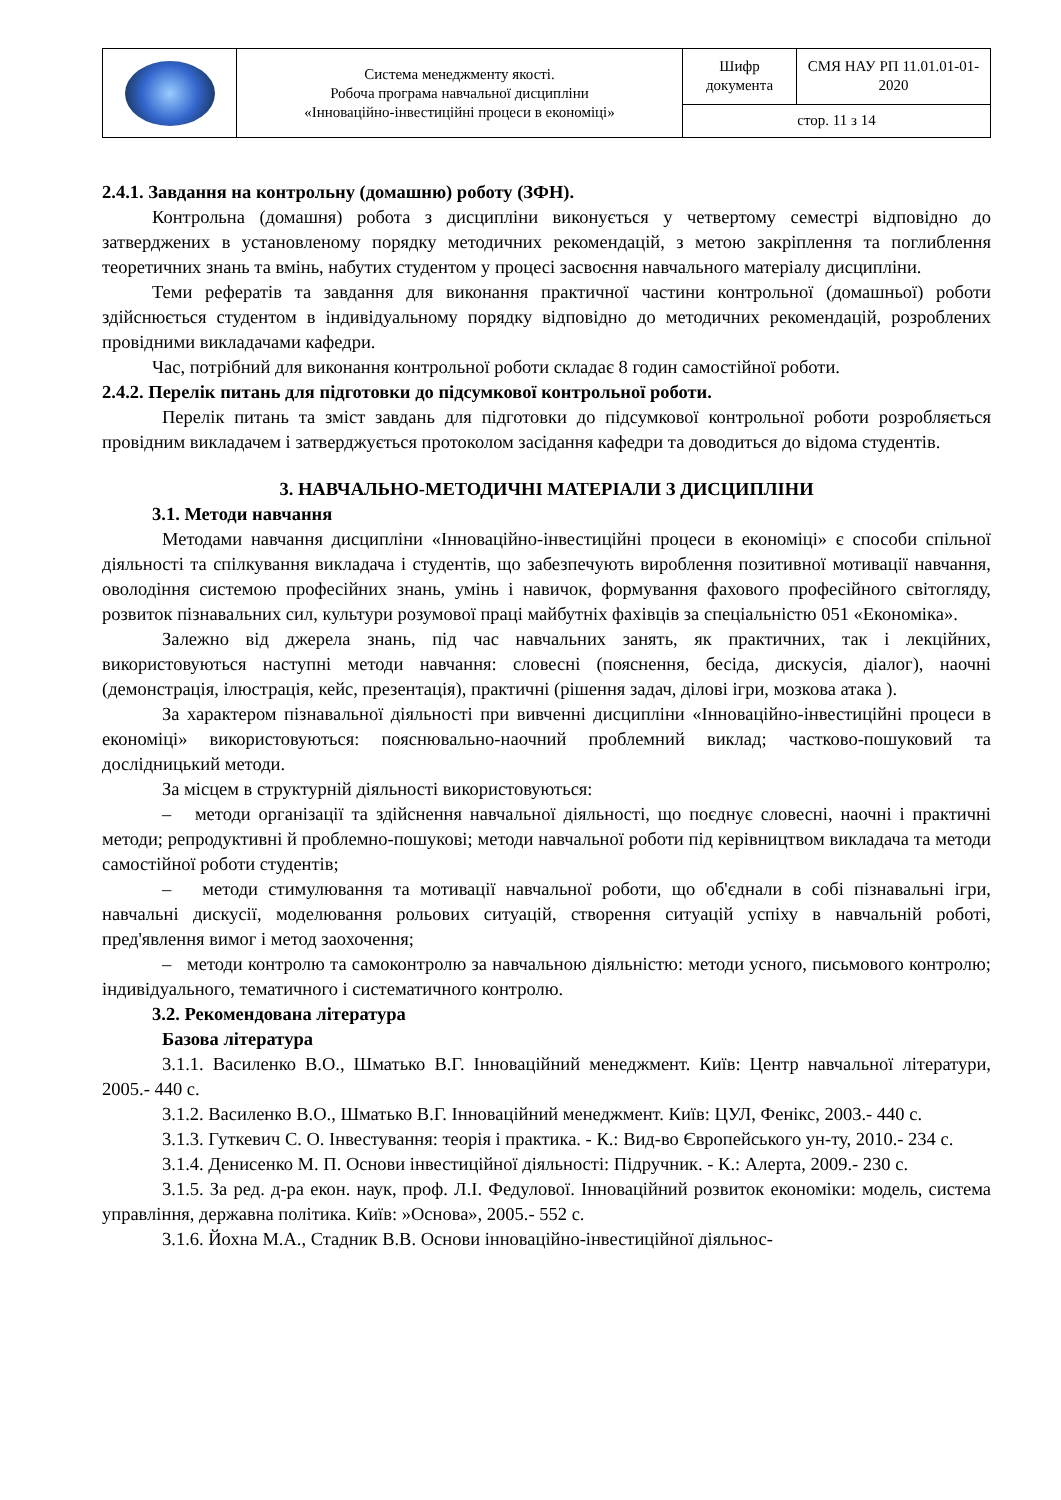| | Система менеджменту якості. Робоча програма навчальної дисципліни «Інноваційно-інвестиційні процеси в економіці» | Шифр документа | СМЯ НАУ РП 11.01.01-01-2020 |
| | | стор. 11 з 14 | |
2.4.1. Завдання на контрольну (домашню) роботу (ЗФН).
Контрольна (домашня) робота з дисципліни виконується у четвертому семестрі відповідно до затверджених в установленому порядку методичних рекомендацій, з метою закріплення та поглиблення теоретичних знань та вмінь, набутих студентом у процесі засвоєння навчального матеріалу дисципліни.
Теми рефератів та завдання для виконання практичної частини контрольної (домашньої) роботи здійснюється студентом в індивідуальному порядку відповідно до методичних рекомендацій, розроблених провідними викладачами кафедри.
Час, потрібний для виконання контрольної роботи складає 8 годин самостійної роботи.
2.4.2. Перелік питань для підготовки до підсумкової контрольної роботи.
Перелік питань та зміст завдань для підготовки до підсумкової контрольної роботи розробляється провідним викладачем і затверджується протоколом засідання кафедри та доводиться до відома студентів.
3. НАВЧАЛЬНО-МЕТОДИЧНІ МАТЕРІАЛИ З ДИСЦИПЛІНИ
3.1. Методи навчання
Методами навчання дисципліни «Інноваційно-інвестиційні процеси в економіці» є способи спільної діяльності та спілкування викладача і студентів, що забезпечують вироблення позитивної мотивації навчання, оволодіння системою професійних знань, умінь і навичок, формування фахового професійного світогляду, розвиток пізнавальних сил, культури розумової праці майбутніх фахівців за спеціальністю 051 «Економіка».
Залежно від джерела знань, під час навчальних занять, як практичних, так і лекційних, використовуються наступні методи навчання: словесні (пояснення, бесіда, дискусія, діалог), наочні (демонстрація, ілюстрація, кейс, презентація), практичні (рішення задач, ділові ігри, мозкова атака ).
За характером пізнавальної діяльності при вивченні дисципліни «Інноваційно-інвестиційні процеси в економіці» використовуються: пояснювально-наочний проблемний виклад; частково-пошуковий та дослідницький методи.
За місцем в структурній діяльності використовуються:
– методи організації та здійснення навчальної діяльності, що поєднує словесні, наочні і практичні методи; репродуктивні й проблемно-пошукові; методи навчальної роботи під керівництвом викладача та методи самостійної роботи студентів;
– методи стимулювання та мотивації навчальної роботи, що об'єднали в собі пізнавальні ігри, навчальні дискусії, моделювання рольових ситуацій, створення ситуацій успіху в навчальній роботі, пред'явлення вимог і метод заохочення;
– методи контролю та самоконтролю за навчальною діяльністю: методи усного, письмового контролю; індивідуального, тематичного і систематичного контролю.
3.2. Рекомендована література
Базова література
3.1.1. Василенко В.О., Шматько В.Г. Інноваційний менеджмент. Київ: Центр навчальної літератури, 2005.- 440 с.
3.1.2. Василенко В.О., Шматько В.Г. Інноваційний менеджмент. Київ: ЦУЛ, Фенікс, 2003.- 440 с.
3.1.3. Гуткевич С. О. Інвестування: теорія і практика. - К.: Вид-во Європейського ун-ту, 2010.- 234 с.
3.1.4. Денисенко М. П. Основи інвестиційної діяльності: Підручник. - К.: Алерта, 2009.- 230 с.
3.1.5. За ред. д-ра екон. наук, проф. Л.І. Федулової. Інноваційний розвиток економіки: модель, система управління, державна політика. Київ: »Основа», 2005.- 552 с.
3.1.6. Йохна М.А., Стадник В.В. Основи інноваційно-інвестиційної діяльнос-